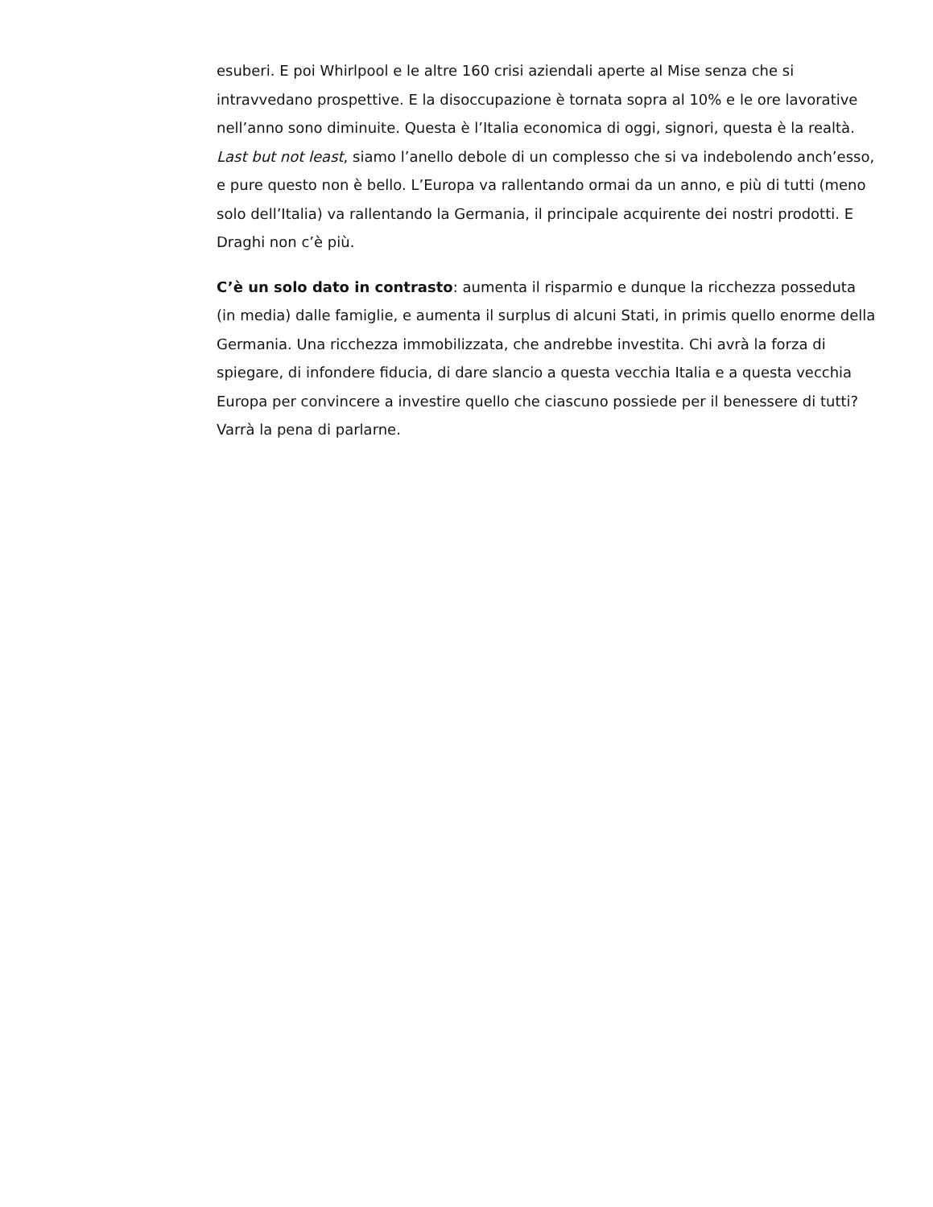esuberi. E poi Whirlpool e le altre 160 crisi aziendali aperte al Mise senza che si intravvedano prospettive. E la disoccupazione è tornata sopra al 10% e le ore lavorative nell’anno sono diminuite. Questa è l’Italia economica di oggi, signori, questa è la realtà. Last but not least, siamo l’anello debole di un complesso che si va indebolendo anch’esso, e pure questo non è bello. L’Europa va rallentando ormai da un anno, e più di tutti (meno solo dell’Italia) va rallentando la Germania, il principale acquirente dei nostri prodotti. E Draghi non c’è più.
C’è un solo dato in contrasto: aumenta il risparmio e dunque la ricchezza posseduta (in media) dalle famiglie, e aumenta il surplus di alcuni Stati, in primis quello enorme della Germania. Una ricchezza immobilizzata, che andrebbe investita. Chi avrà la forza di spiegare, di infondere fiducia, di dare slancio a questa vecchia Italia e a questa vecchia Europa per convincere a investire quello che ciascuno possiede per il benessere di tutti? Varrà la pena di parlarne.